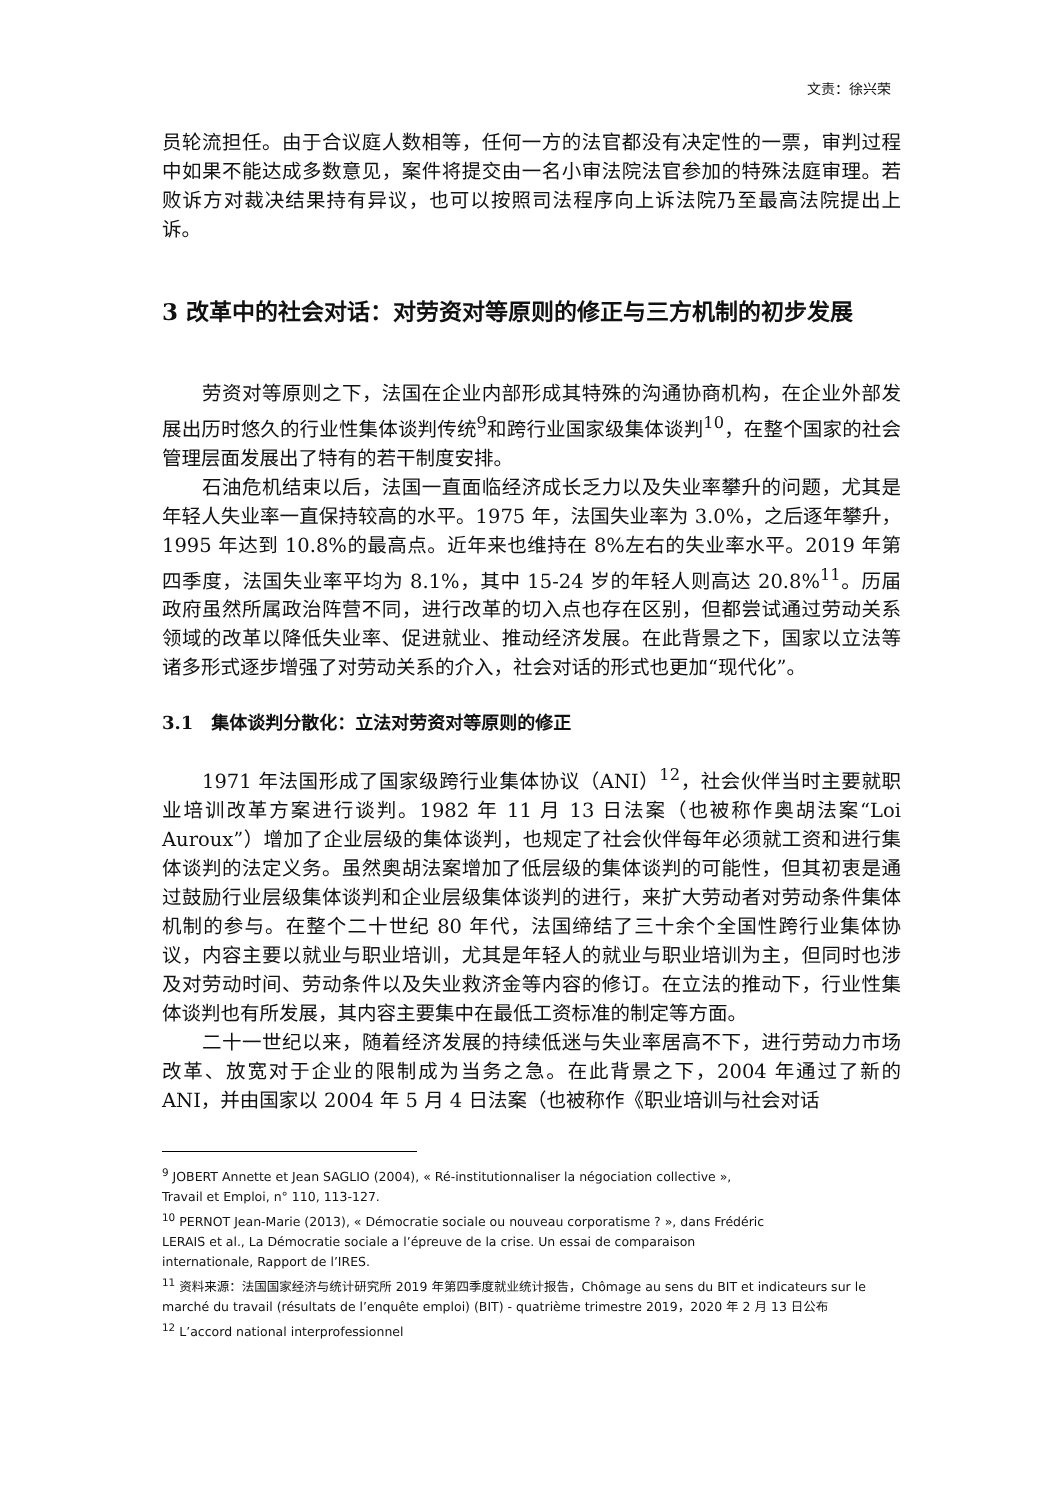文责：徐兴荣
员轮流担任。由于合议庭人数相等，任何一方的法官都没有决定性的一票，审判过程中如果不能达成多数意见，案件将提交由一名小审法院法官参加的特殊法庭审理。若败诉方对裁决结果持有异议，也可以按照司法程序向上诉法院乃至最高法院提出上诉。
3 改革中的社会对话：对劳资对等原则的修正与三方机制的初步发展
劳资对等原则之下，法国在企业内部形成其特殊的沟通协商机构，在企业外部发展出历时悠久的行业性集体谈判传统<sup>9</sup>和跨行业国家级集体谈判<sup>10</sup>，在整个国家的社会管理层面发展出了特有的若干制度安排。
石油危机结束以后，法国一直面临经济成长乏力以及失业率攀升的问题，尤其是年轻人失业率一直保持较高的水平。1975 年，法国失业率为 3.0%，之后逐年攀升，1995 年达到 10.8%的最高点。近年来也维持在 8%左右的失业率水平。2019 年第四季度，法国失业率平均为 8.1%，其中 15-24 岁的年轻人则高达 20.8%<sup>11</sup>。历届政府虽然所属政治阵营不同，进行改革的切入点也存在区别，但都尝试通过劳动关系领域的改革以降低失业率、促进就业、推动经济发展。在此背景之下，国家以立法等诸多形式逐步增强了对劳动关系的介入，社会对话的形式也更加“现代化”。
3.1　集体谈判分散化：立法对劳资对等原则的修正
1971 年法国形成了国家级跨行业集体协议（ANI）<sup>12</sup>，社会伙伴当时主要就职业培训改革方案进行谈判。1982 年 11 月 13 日法案（也被称作奥胡法案“Loi Auroux”）增加了企业层级的集体谈判，也规定了社会伙伴每年必须就工资和进行集体谈判的法定义务。虽然奥胡法案增加了低层级的集体谈判的可能性，但其初衷是通过鼓励行业层级集体谈判和企业层级集体谈判的进行，来扩大劳动者对劳动条件集体机制的参与。在整个二十世纪 80 年代，法国缔结了三十余个全国性跨行业集体协议，内容主要以就业与职业培训，尤其是年轻人的就业与职业培训为主，但同时也涉及对劳动时间、劳动条件以及失业救济金等内容的修订。在立法的推动下，行业性集体谈判也有所发展，其内容主要集中在最低工资标准的制定等方面。
二十一世纪以来，随着经济发展的持续低迷与失业率居高不下，进行劳动力市场改革、放宽对于企业的限制成为当务之急。在此背景之下，2004 年通过了新的 ANI，并由国家以 2004 年 5 月 4 日法案（也被称作《职业培训与社会对话
<sup>9</sup> JOBERT Annette et Jean SAGLIO (2004), « Ré-institutionnaliser la négociation collective »,
Travail et Emploi, n° 110, 113-127.
<sup>10</sup> PERNOT Jean-Marie (2013), « Démocratie sociale ou nouveau corporatisme ? », dans Frédéric
LERAIS et al., La Démocratie sociale a l’épreuve de la crise. Un essai de comparaison
internationale, Rapport de l’IRES.
<sup>11</sup> 资料来源：法国国家经济与统计研究所 2019 年第四季度就业统计报告，Chômage au sens du BIT et indicateurs sur le marché du travail (résultats de l’enquête emploi) (BIT) - quatrième trimestre 2019，2020 年 2 月 13 日公布
<sup>12</sup> L’accord national interprofessionnel